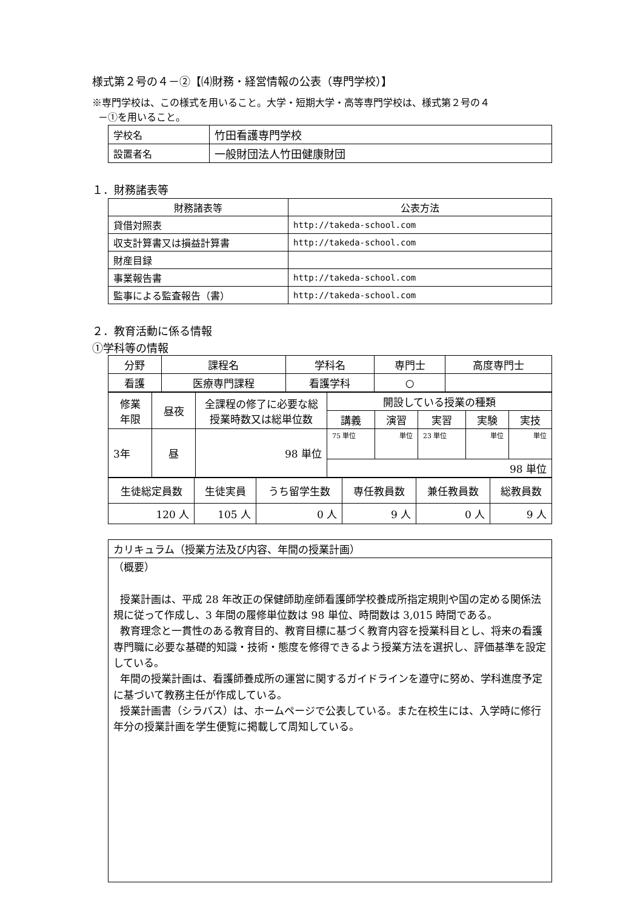様式第２号の４－②【⑷財務・経営情報の公表（専門学校）】
※専門学校は、この様式を用いること。大学・短期大学・高等専門学校は、様式第２号の４
－①を用いること。
| 学校名 | 竹田看護専門学校 |
| 設置者名 | 一般財団法人竹田健康財団 |
１．財務諸表等
| 財務諸表等 | 公表方法 |
| --- | --- |
| 貸借対照表 | http://takeda-school.com |
| 収支計算書又は損益計算書 | http://takeda-school.com |
| 財産目録 | |
| 事業報告書 | http://takeda-school.com |
| 監事による監査報告（書） | http://takeda-school.com |
２．教育活動に係る情報
①学科等の情報
| 分野 | 課程名 | 学科名 | 専門士 | 高度専門士 |
| 看護 | 医療専門課程 | 看護学科 | ○ | |
| 修業 年限 | 昼夜 | 全課程の修了に必要な総 授業時数又は総単位数 | 開設している授業の種類 | | | | |
| | | | 講義 | 演習 | 実習 | 実験 | 実技 |
| 3年 | 昼 | 98 単位 | 75 単位 | 単位 | 23 単位 | 単位 | 単位 |
| | | | 98 単位 | | | | |
| 生徒総定員数 | 生徒実員 | うち留学生数 | 専任教員数 | 兼任教員数 | 総教員数 |
| 120 人 | 105 人 | 0 人 | 9 人 | 0 人 | 9 人 |
| カリキュラム（授業方法及び内容、年間の授業計画） |
| （概要） 授業計画は、平成 28 年改正の保健師助産師看護師学校養成所指定規則や国の定める関係法規に従って作成し、3 年間の履修単位数は 98 単位、時間数は 3,015 時間である。 教育理念と一貫性のある教育目的、教育目標に基づく教育内容を授業科目とし、将来の看護専門職に必要な基礎的知識・技術・態度を修得できるよう授業方法を選択し、評価基準を設定している。 年間の授業計画は、看護師養成所の運営に関するガイドラインを遵守に努め、学科進度予定に基づいて教務主任が作成している。 授業計画書（シラバス）は、ホームページで公表している。また在校生には、入学時に修行年分の授業計画を学生便覧に掲載して周知している。 |